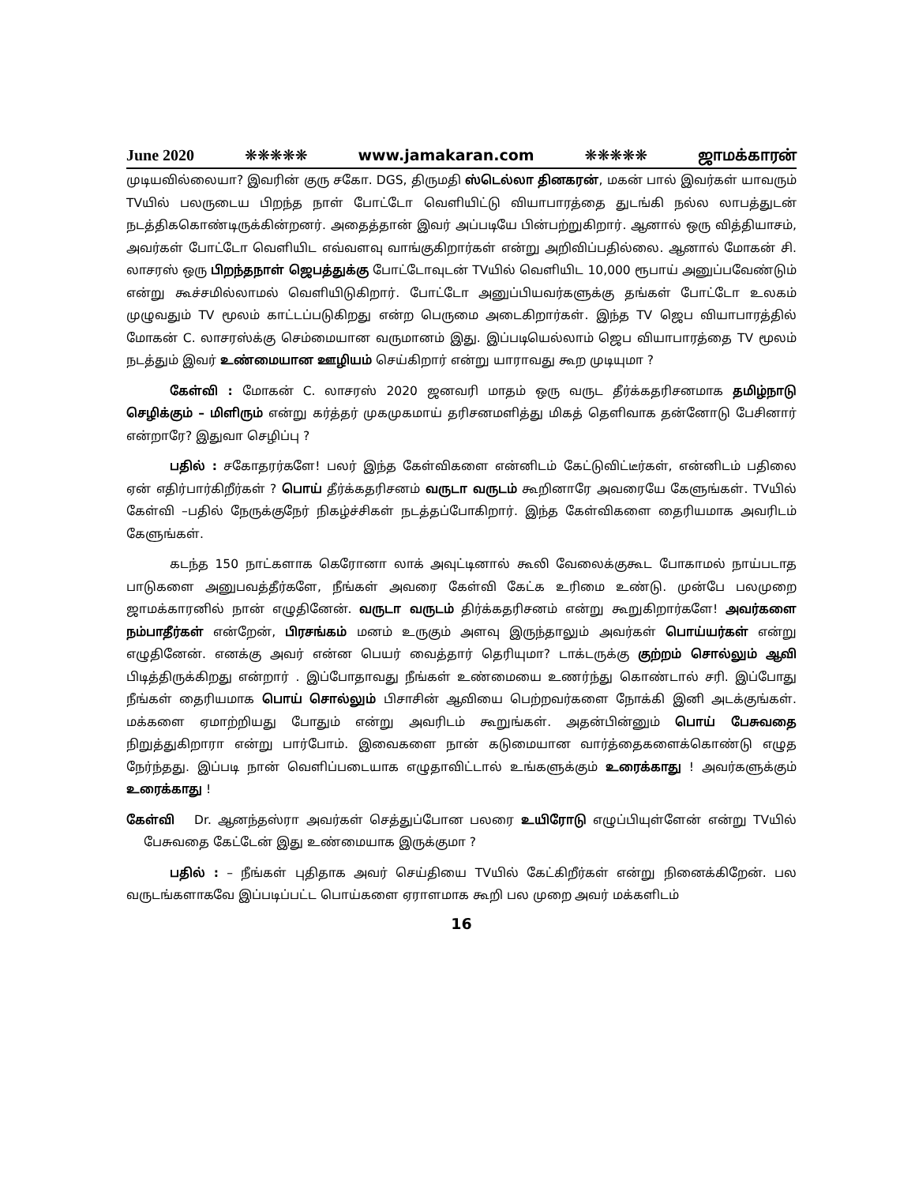June 2020 ❋❋❋❋❋ www.jamakaran.com ❋❋❋❋❋ ஜாமக்காரன்
முடியவில்லையா? இவரின் குரு சகோ. DGS, திருமதி ஸ்டெல்லா தினகரன், மகன் பால் இவர்கள் யாவரும் TVயில் பலருடைய பிறந்த நாள் போட்டோ வெளியிட்டு வியாபாரத்தை துடங்கி நல்ல லாபத்துடன் நடத்திககொண்டிருக்கின்றனர். அதைத்தான் இவர் அப்படியே பின்பற்றுகிறார். ஆனால் ஒரு வித்தியாசம், அவர்கள் போட்டோ வெளியிட எவ்வளவு வாங்குகிறார்கள் என்று அறிவிப்பதில்லை. ஆனால் மோகன் சி. லாசரஸ் ஒரு பிறந்தநாள் ஜெபத்துக்கு போட்டோவுடன் TVயில் வெளியிட 10,000 ரூபாய் அனுப்பவேண்டும் என்று கூச்சமில்லாமல் வெளியிடுகிறார். போட்டோ அனுப்பியவர்களுக்கு தங்கள் போட்டோ உலகம் முழுவதும் TV மூலம் காட்டப்படுகிறது என்ற பெருமை அடைகிறார்கள். இந்த TV ஜெப வியாபாரத்தில் மோகன் C. லாசரஸ்க்கு செம்மையான வருமானம் இது. இப்படியெல்லாம் ஜெப வியாபாரத்தை TV மூலம் நடத்தும் இவர் உண்மையான ஊழியம் செய்கிறார் என்று யாராவது கூற முடியுமா ?
கேள்வி : மோகன் C. லாசரஸ் 2020 ஜனவரி மாதம் ஒரு வருட தீர்க்கதரிசனமாக தமிழ்நாடு செழிக்கும் – மிளிரும் என்று கர்த்தர் முகமுகமாய் தரிசனமளித்து மிகத் தெளிவாக தன்னோடு பேசினார் என்றாரே? இதுவா செழிப்பு ?
பதில் : சகோதரர்களே! பலர் இந்த கேள்விகளை என்னிடம் கேட்டுவிட்டீர்கள், என்னிடம் பதிலை ஏன் எதிர்பார்கிறீர்கள் ? பொய் தீர்க்கதரிசனம் வருடா வருடம் கூறினாரே அவரையே கேளுங்கள். TVயில் கேள்வி –பதில் நேருக்குநேர் நிகழ்ச்சிகள் நடத்தப்போகிறார். இந்த கேள்விகளை தைரியமாக அவரிடம் கேளுங்கள்.
கடந்த 150 நாட்களாக கெரோனா லாக் அவுட்டினால் கூலி வேலைக்குகூட போகாமல் நாய்படாத பாடுகளை அனுபவத்தீர்களே, நீங்கள் அவரை கேள்வி கேட்க உரிமை உண்டு. முன்பே பலமுறை ஜாமக்காரனில் நான் எழுதினேன். வருடா வருடம் திர்க்கதரிசனம் என்று கூறுகிறார்களே! அவர்களை நம்பாதீர்கள் என்றேன், பிரசங்கம் மனம் உருகும் அளவு இருந்தாலும் அவர்கள் பொய்யர்கள் என்று எழுதினேன். எனக்கு அவர் என்ன பெயர் வைத்தார் தெரியுமா? டாக்டருக்கு குற்றம் சொல்லும் ஆவி பிடித்திருக்கிறது என்றார் . இப்போதாவது நீங்கள் உண்மையை உணர்ந்து கொண்டால் சரி. இப்போது நீங்கள் தைரியமாக பொய் சொல்லும் பிசாசின் ஆவியை பெற்றவர்களை நோக்கி இனி அடக்குங்கள். மக்களை ஏமாற்றியது போதும் என்று அவரிடம் கூறுங்கள். அதன்பின்னும் பொய் பேசுவதை நிறுத்துகிறாரா என்று பார்போம். இவைகளை நான் கடுமையான வார்த்தைகளைக்கொண்டு எழுத நேர்ந்தது. இப்படி நான் வெளிப்படையாக எழுதாவிட்டால் உங்களுக்கும் உரைக்காது ! அவர்களுக்கும் உரைக்காது !
கேள்வி Dr. ஆனந்தஸ்ரா அவர்கள் செத்துப்போன பலரை உயிரோடு எழுப்பியுள்ளேன் என்று TVயில் பேசுவதை கேட்டேன் இது உண்மையாக இருக்குமா ?
பதில் : – நீங்கள் புதிதாக அவர் செய்தியை TVயில் கேட்கிறீர்கள் என்று நினைக்கிறேன். பல வருடங்களாகவே இப்படிப்பட்ட பொய்களை ஏராளமாக கூறி பல முறை அவர் மக்களிடம்
16